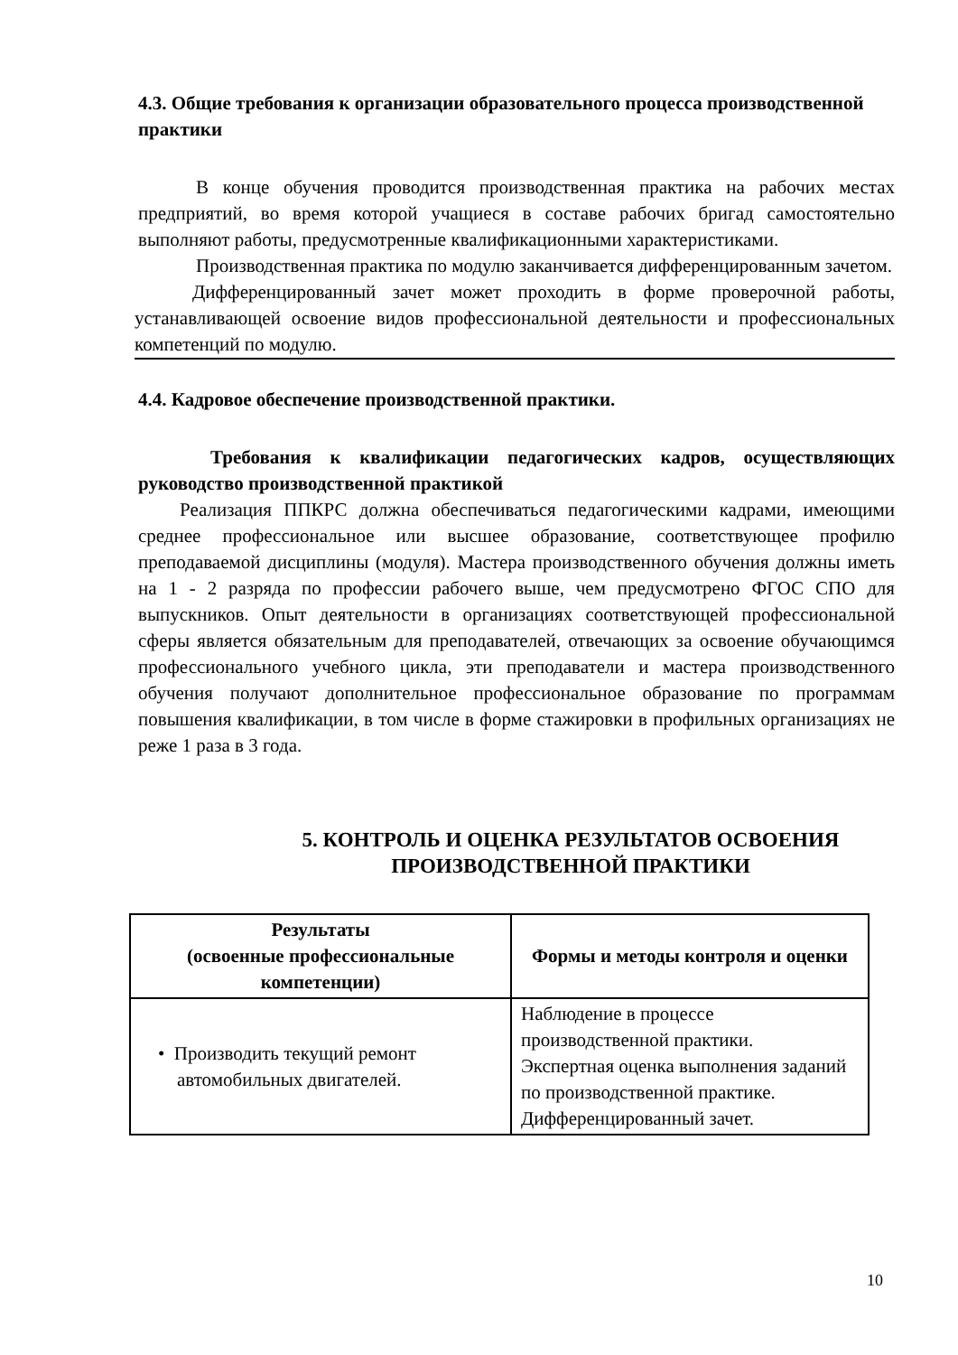4.3. Общие требования к организации образовательного процесса производственной практики
В конце обучения проводится производственная практика на рабочих местах предприятий, во время которой учащиеся в составе рабочих бригад самостоятельно выполняют работы, предусмотренные квалификационными характеристиками.
Производственная практика по модулю заканчивается дифференцированным зачетом.
Дифференцированный зачет может проходить в форме проверочной работы, устанавливающей освоение видов профессиональной деятельности и профессиональных компетенций по модулю.
4.4. Кадровое обеспечение производственной практики.
Требования к квалификации педагогических кадров, осуществляющих руководство производственной практикой
Реализация ППКРС должна обеспечиваться педагогическими кадрами, имеющими среднее профессиональное или высшее образование, соответствующее профилю преподаваемой дисциплины (модуля). Мастера производственного обучения должны иметь на 1 - 2 разряда по профессии рабочего выше, чем предусмотрено ФГОС СПО для выпускников. Опыт деятельности в организациях соответствующей профессиональной сферы является обязательным для преподавателей, отвечающих за освоение обучающимся профессионального учебного цикла, эти преподаватели и мастера производственного обучения получают дополнительное профессиональное образование по программам повышения квалификации, в том числе в форме стажировки в профильных организациях не реже 1 раза в 3 года.
5. КОНТРОЛЬ И ОЦЕНКА РЕЗУЛЬТАТОВ ОСВОЕНИЯ ПРОИЗВОДСТВЕННОЙ ПРАКТИКИ
| Результаты (освоенные профессиональные компетенции) | Формы и методы контроля и оценки |
| --- | --- |
| • Производить текущий ремонт автомобильных двигателей. | Наблюдение в процессе производственной практики. Экспертная оценка выполнения заданий по производственной практике. Дифференцированный зачет. |
10